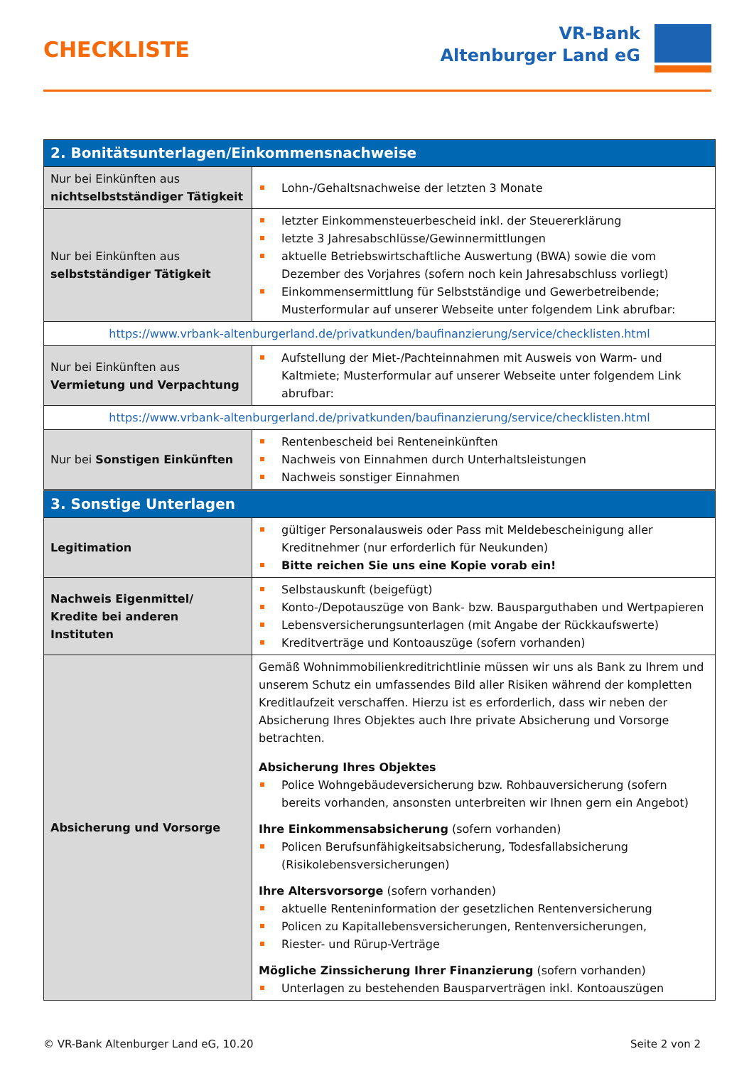CHECKLISTE
VR-Bank
Altenburger Land eG
| 2. Bonitätsunterlagen/Einkommensnachweise | |
| --- | --- |
| Nur bei Einkünften aus nichtselbstständiger Tätigkeit | Lohn-/Gehaltsnachweise der letzten 3 Monate |
| Nur bei Einkünften aus selbstständiger Tätigkeit | letzter Einkommensteuerbescheid inkl. der Steuererklärung letzte 3 Jahresabschlüsse/Gewinnermittlungen aktuelle Betriebswirtschaftliche Auswertung (BWA) sowie die vom Dezember des Vorjahres (sofern noch kein Jahresabschluss vorliegt) Einkommensermittlung für Selbstständige und Gewerbetreibende; Musterformular auf unserer Webseite unter folgendem Link abrufbar: |
| https://www.vrbank-altenburgerland.de/privatkunden/baufinanzierung/service/checklisten.html | |
| Nur bei Einkünften aus Vermietung und Verpachtung | Aufstellung der Miet-/Pachteinnahmen mit Ausweis von Warm- und Kaltmiete; Musterformular auf unserer Webseite unter folgendem Link abrufbar: |
| https://www.vrbank-altenburgerland.de/privatkunden/baufinanzierung/service/checklisten.html | |
| Nur bei Sonstigen Einkünften | Rentenbescheid bei Renteneinkünften Nachweis von Einnahmen durch Unterhaltsleistungen Nachweis sonstiger Einnahmen |
| 3. Sonstige Unterlagen | |
| --- | --- |
| Legitimation | gültiger Personalausweis oder Pass mit Meldebescheinigung aller Kreditnehmer (nur erforderlich für Neukunden) Bitte reichen Sie uns eine Kopie vorab ein! |
| Nachweis Eigenmittel/ Kredite bei anderen Instituten | Selbstauskunft (beigefügt) Konto-/Depotauszüge von Bank- bzw. Bausparguthaben und Wertpapieren Lebensversicherungsunterlagen (mit Angabe der Rückkaufswerte) Kreditverträge und Kontoauszüge (sofern vorhanden) |
| Absicherung und Vorsorge | Gemäß Wohnimmobilienkreditrichtlinie müssen wir uns als Bank zu Ihrem und unserem Schutz ein umfassendes Bild aller Risiken während der kompletten Kreditlaufzeit verschaffen. Hierzu ist es erforderlich, dass wir neben der Absicherung Ihres Objektes auch Ihre private Absicherung und Vorsorge betrachten. Absicherung Ihres Objektes Police Wohngebäudeversicherung bzw. Rohbauversicherung (sofern bereits vorhanden, ansonsten unterbreiten wir Ihnen gern ein Angebot) Ihre Einkommensabsicherung (sofern vorhanden) Policen Berufsunfähigkeitsabsicherung, Todesfallabsicherung (Risikolebensversicherungen) Ihre Altersvorsorge (sofern vorhanden) aktuelle Renteninformation der gesetzlichen Rentenversicherung Policen zu Kapitallebensversicherungen, Rentenversicherungen, Riester- und Rürup-Verträge Mögliche Zinssicherung Ihrer Finanzierung (sofern vorhanden) Unterlagen zu bestehenden Bausparverträgen inkl. Kontoauszügen |
© VR-Bank Altenburger Land eG, 10.20 Seite 2 von 2